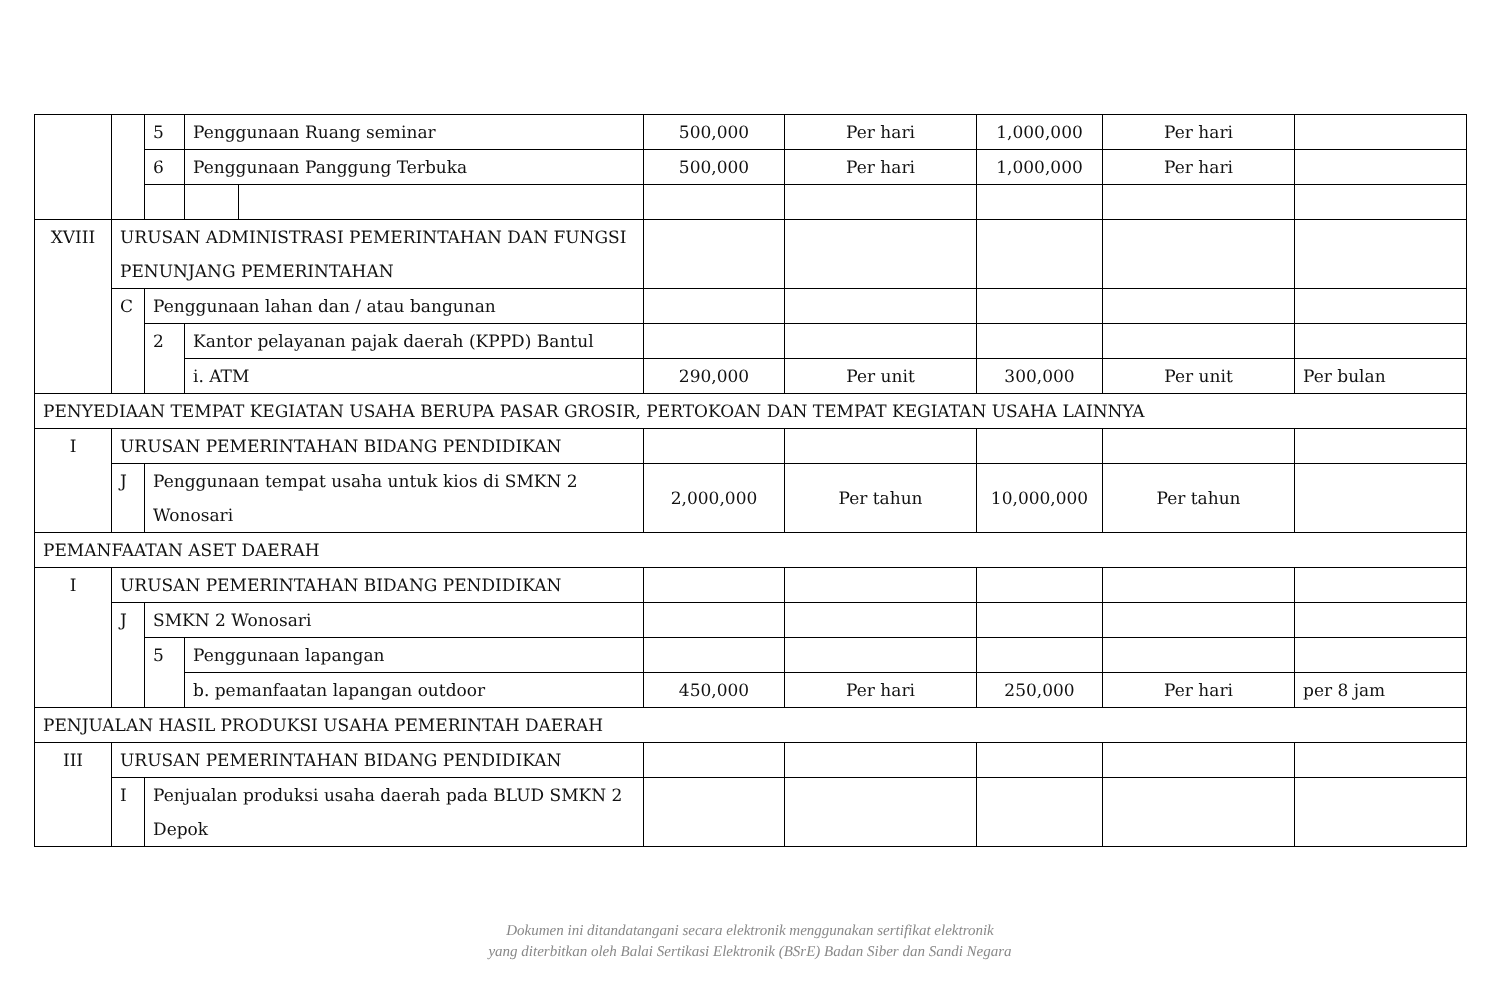| | | 5 | Penggunaan Ruang seminar | | 500,000 | Per hari | 1,000,000 | Per hari | |
| | | 6 | Penggunaan Panggung Terbuka | | 500,000 | Per hari | 1,000,000 | Per hari | |
| XVIII | URUSAN ADMINISTRASI PEMERINTAHAN DAN FUNGSI PENUNJANG PEMERINTAHAN | | | | | | | | |
| | C | Penggunaan lahan dan / atau bangunan | | | | | | | |
| | | 2 | Kantor pelayanan pajak daerah (KPPD) Bantul | | | | | | |
| | | | i. ATM | | 290,000 | Per unit | 300,000 | Per unit | Per bulan |
| PENYEDIAAN TEMPAT KEGIATAN USAHA BERUPA PASAR GROSIR, PERTOKOAN DAN TEMPAT KEGIATAN USAHA LAINNYA | | | | | | | | | |
| I | URUSAN PEMERINTAHAN BIDANG PENDIDIKAN | | | | | | | | |
| | J | Penggunaan tempat usaha untuk kios di SMKN 2 Wonosari | | | 2,000,000 | Per tahun | 10,000,000 | Per tahun | |
| PEMANFAATAN ASET DAERAH | | | | | | | | | |
| I | URUSAN PEMERINTAHAN BIDANG PENDIDIKAN | | | | | | | | |
| | J | SMKN 2 Wonosari | | | | | | | |
| | | 5 | Penggunaan lapangan | | | | | | |
| | | | b. pemanfaatan lapangan outdoor | | 450,000 | Per hari | 250,000 | Per hari | per 8 jam |
| PENJUALAN HASIL PRODUKSI USAHA PEMERINTAH DAERAH | | | | | | | | | |
| III | URUSAN PEMERINTAHAN BIDANG PENDIDIKAN | | | | | | | | |
| | I | Penjualan produksi usaha daerah pada BLUD SMKN 2 Depok | | | | | | | |
Dokumen ini ditandatangani secara elektronik menggunakan sertifikat elektronik
yang diterbitkan oleh Balai Sertikasi Elektronik (BSrE) Badan Siber dan Sandi Negara